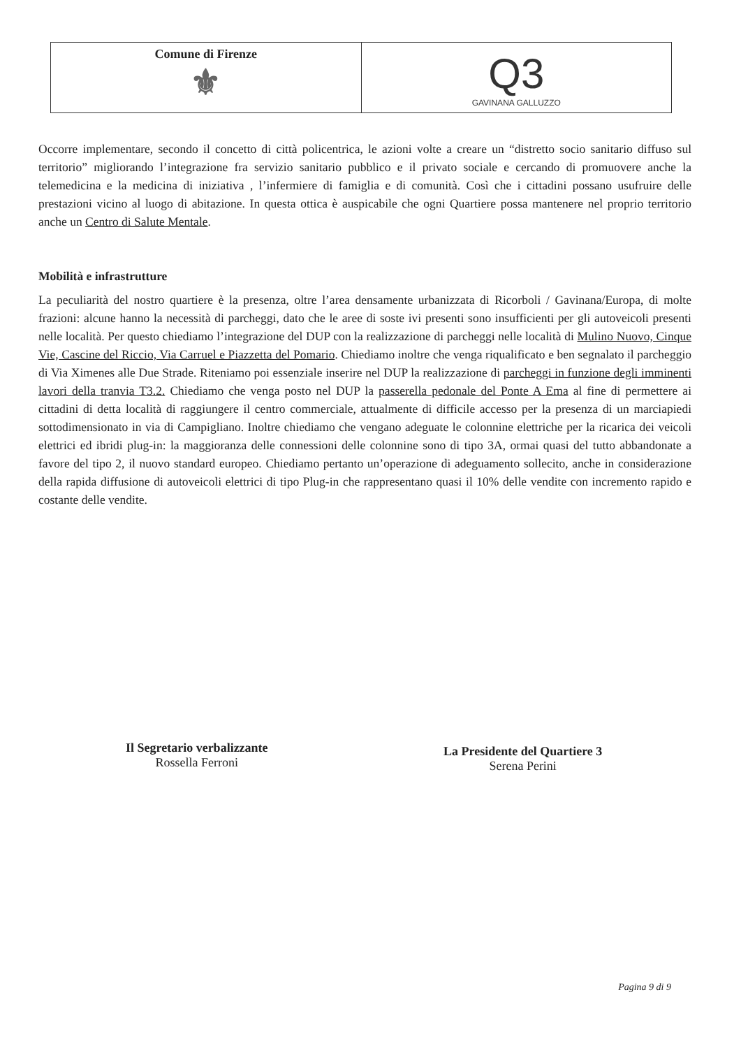Comune di Firenze
⚜
Q3
GAVINANA GALLUZZO
Occorre implementare, secondo il concetto di città policentrica, le azioni volte a creare un “distretto socio sanitario diffuso sul territorio” migliorando l’integrazione fra servizio sanitario pubblico e il privato sociale e cercando di promuovere anche la telemedicina e la medicina di iniziativa , l’infermiere di famiglia e di comunità. Così che i cittadini possano usufruire delle prestazioni vicino al luogo di abitazione. In questa ottica è auspicabile che ogni Quartiere possa mantenere nel proprio territorio anche un Centro di Salute Mentale.
Mobilità e infrastrutture
La peculiarità del nostro quartiere è la presenza, oltre l’area densamente urbanizzata di Ricorboli / Gavinana/Europa, di molte frazioni: alcune hanno la necessità di parcheggi, dato che le aree di soste ivi presenti sono insufficienti per gli autoveicoli presenti nelle località. Per questo chiediamo l’integrazione del DUP con la realizzazione di parcheggi nelle località di Mulino Nuovo, Cinque Vie, Cascine del Riccio, Via Carruel e Piazzetta del Pomario. Chiediamo inoltre che venga riqualificato e ben segnalato il parcheggio di Via Ximenes alle Due Strade. Riteniamo poi essenziale inserire nel DUP la realizzazione di parcheggi in funzione degli imminenti lavori della tranvia T3.2. Chiediamo che venga posto nel DUP la passerella pedonale del Ponte A Ema al fine di permettere ai cittadini di detta località di raggiungere il centro commerciale, attualmente di difficile accesso per la presenza di un marciapiedi sottodimensionato in via di Campigliano. Inoltre chiediamo che vengano adeguate le colonnine elettriche per la ricarica dei veicoli elettrici ed ibridi plug-in: la maggioranza delle connessioni delle colonnine sono di tipo 3A, ormai quasi del tutto abbandonate a favore del tipo 2, il nuovo standard europeo. Chiediamo pertanto un’operazione di adeguamento sollecito, anche in considerazione della rapida diffusione di autoveicoli elettrici di tipo Plug-in che rappresentano quasi il 10% delle vendite con incremento rapido e costante delle vendite.
Il Segretario verbalizzante
Rossella Ferroni
La Presidente del Quartiere 3
Serena Perini
Pagina 9 di 9